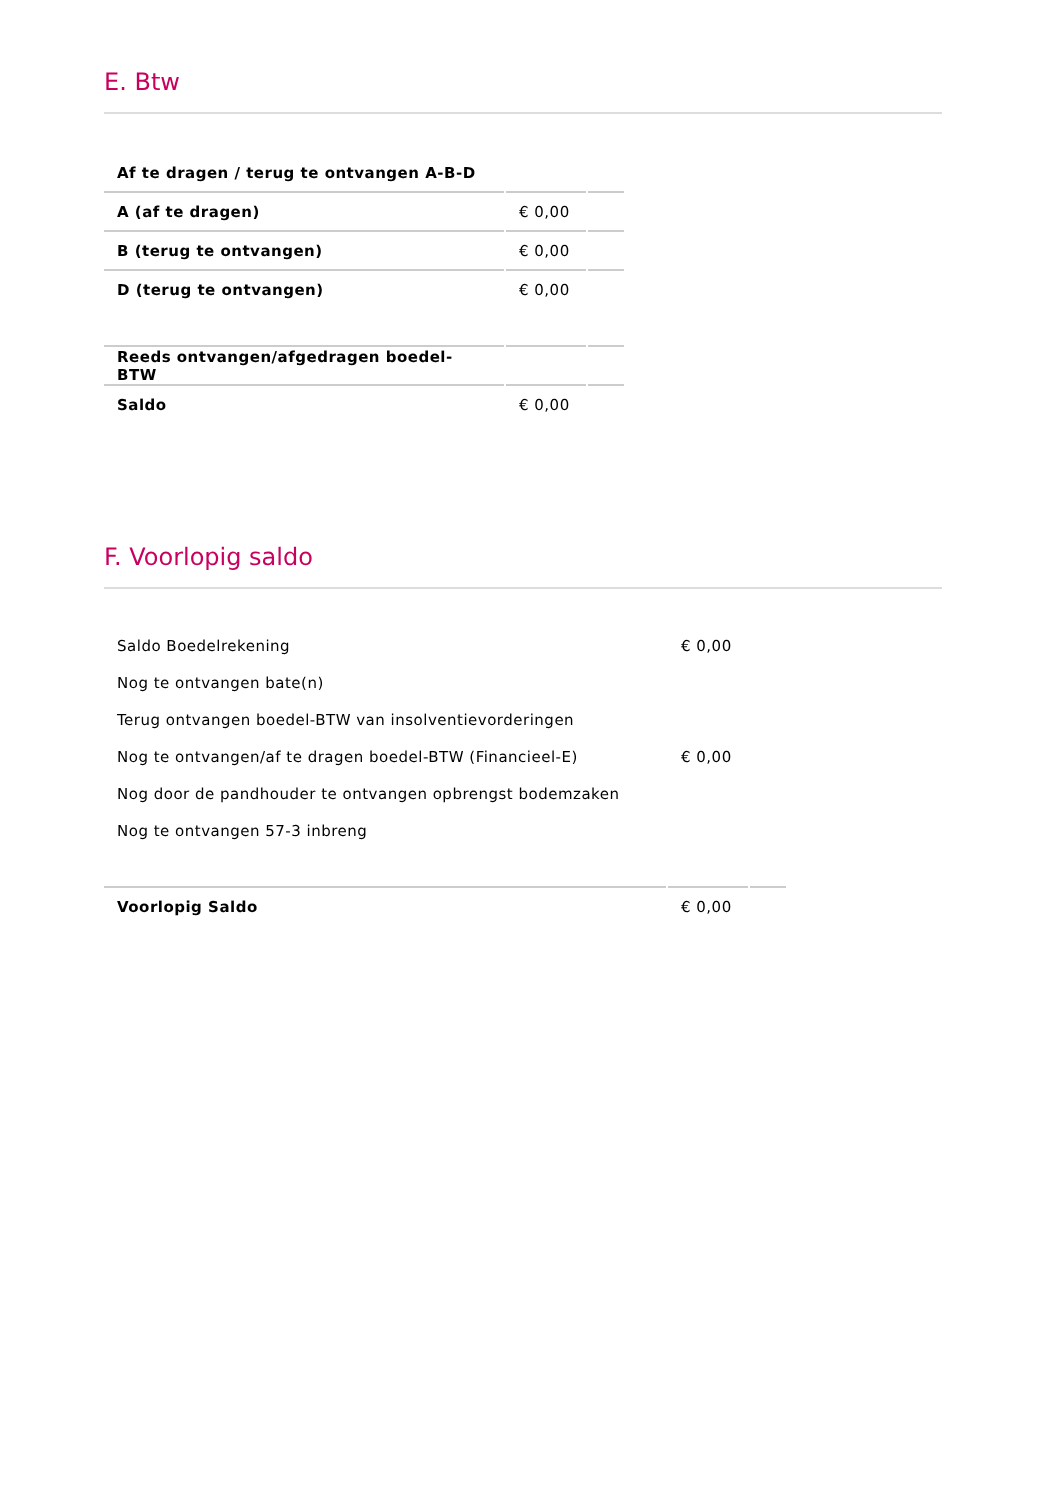E. Btw
| Af te dragen / terug te ontvangen A-B-D | | |
| A (af te dragen) | € 0,00 | |
| B (terug te ontvangen) | € 0,00 | |
| D (terug te ontvangen) | € 0,00 | |
| Reeds ontvangen/afgedragen boedel-BTW | | |
| Saldo | € 0,00 | |
F. Voorlopig saldo
| Saldo Boedelrekening | € 0,00 | |
| Nog te ontvangen bate(n) | | |
| Terug ontvangen boedel-BTW van insolventievorderingen | | |
| Nog te ontvangen/af te dragen boedel-BTW (Financieel-E) | € 0,00 | |
| Nog door de pandhouder te ontvangen opbrengst bodemzaken | | |
| Nog te ontvangen 57-3 inbreng | | |
| Voorlopig Saldo | € 0,00 | |